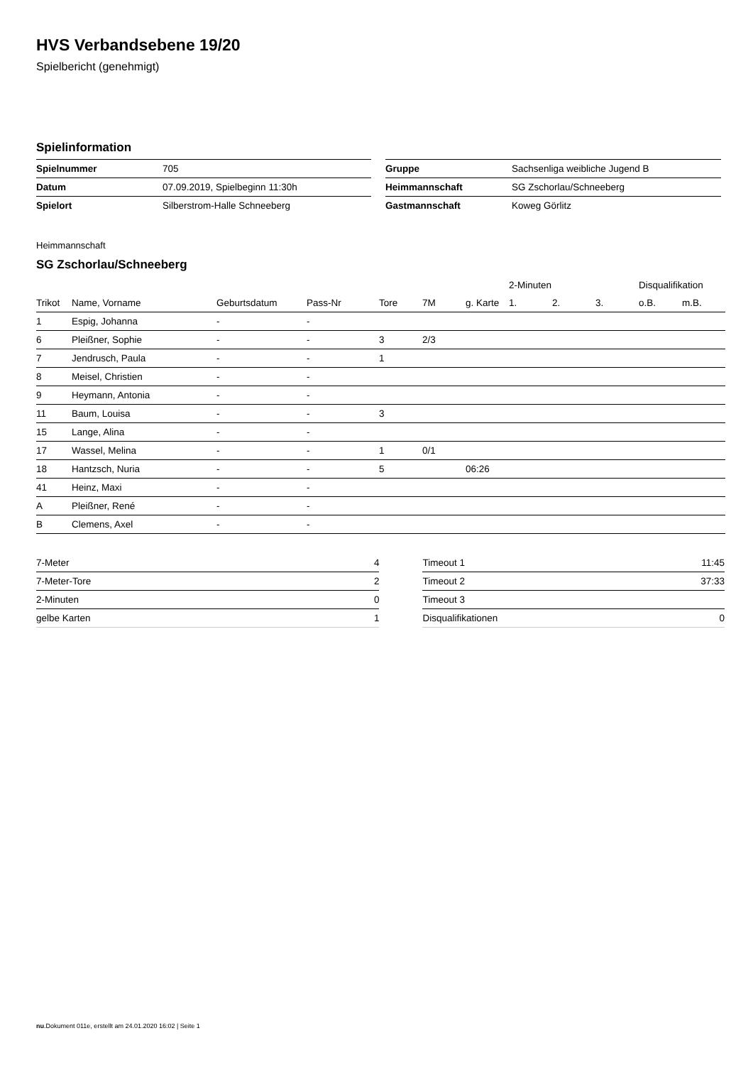HVS Verbandsebene 19/20
Spielbericht (genehmigt)
Spielinformation
| Spielnummer | 705 |
| Datum | 07.09.2019, Spielbeginn 11:30h |
| Spielort | Silberstrom-Halle Schneeberg |
| Gruppe | Sachsenliga weibliche Jugend B |
| Heimmannschaft | SG Zschorlau/Schneeberg |
| Gastmannschaft | Koweg Görlitz |
Heimmannschaft
SG Zschorlau/Schneeberg
| | | | | | | | 2-Minuten | | | Disqualifikation | |
| --- | --- | --- | --- | --- | --- | --- | --- | --- | --- | --- | --- |
| Trikot | Name, Vorname | Geburtsdatum | Pass-Nr | Tore | 7M | g. Karte | 1. | 2. | 3. | o.B. | m.B. |
| 1 | Espig, Johanna | - | - | | | | | | | | |
| 6 | Pleißner, Sophie | - | - | 3 | 2/3 | | | | | | |
| 7 | Jendrusch, Paula | - | - | 1 | | | | | | | |
| 8 | Meisel, Christien | - | - | | | | | | | | |
| 9 | Heymann, Antonia | - | - | | | | | | | | |
| 11 | Baum, Louisa | - | - | 3 | | | | | | | |
| 15 | Lange, Alina | - | - | | | | | | | | |
| 17 | Wassel, Melina | - | - | 1 | 0/1 | | | | | | |
| 18 | Hantzsch, Nuria | - | - | 5 | | 06:26 | | | | | |
| 41 | Heinz, Maxi | - | - | | | | | | | | |
| A | Pleißner, René | - | - | | | | | | | | |
| B | Clemens, Axel | - | - | | | | | | | | |
| 7-Meter | 4 |
| 7-Meter-Tore | 2 |
| 2-Minuten | 0 |
| gelbe Karten | 1 |
| Timeout 1 | 11:45 |
| Timeout 2 | 37:33 |
| Timeout 3 | |
| Disqualifikationen | 0 |
nu.Dokument 011e, erstellt am 24.01.2020 16:02 | Seite 1